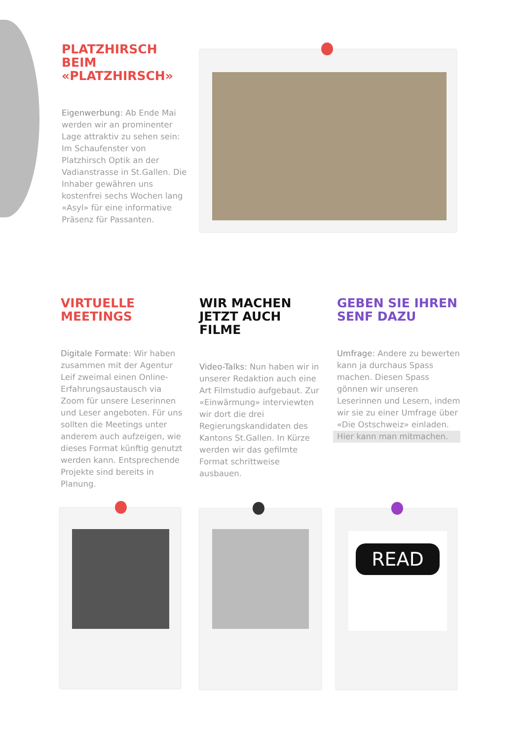PLATZHIRSCH BEIM «PLATZHIRSCH»
Eigenwerbung: Ab Ende Mai werden wir an prominenter Lage attraktiv zu sehen sein: Im Schaufenster von Platzhirsch Optik an der Vadianstrasse in St.Gallen. Die Inhaber gewähren uns kostenfrei sechs Wochen lang «Asyl» für eine informative Präsenz für Passanten.
VIRTUELLE MEETINGS
Digitale Formate: Wir haben zusammen mit der Agentur Leif zweimal einen Online-Erfahrungsaustausch via Zoom für unsere Leserinnen und Leser angeboten. Für uns sollten die Meetings unter anderem auch aufzeigen, wie dieses Format künftig genutzt werden kann. Entsprechende Projekte sind bereits in Planung.
WIR MACHEN JETZT AUCH FILME
Video-Talks: Nun haben wir in unserer Redaktion auch eine Art Filmstudio aufgebaut. Zur «Einwärmung» interviewten wir dort die drei Regierungskandidaten des Kantons St.Gallen. In Kürze werden wir das gefilmte Format schrittweise ausbauen.
GEBEN SIE IHREN SENF DAZU
Umfrage: Andere zu bewerten kann ja durchaus Spass machen. Diesen Spass gönnen wir unseren Leserinnen und Lesern, indem wir sie zu einer Umfrage über «Die Ostschweiz» einladen.
Hier kann man mitmachen.
READ